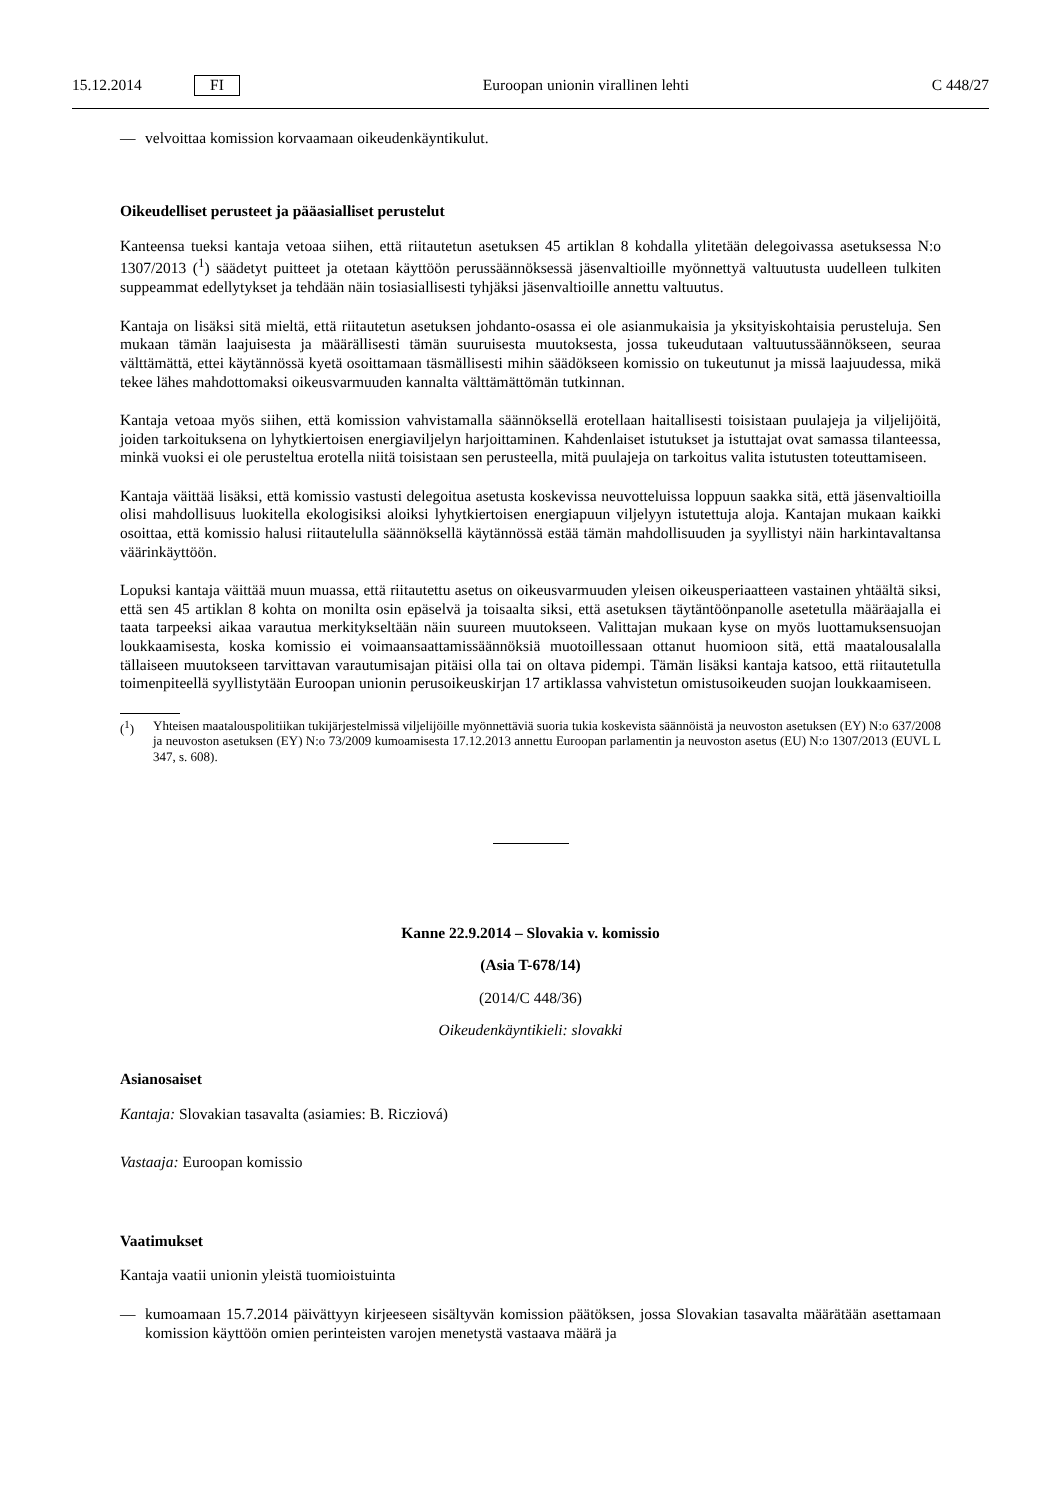15.12.2014 FI Euroopan unionin virallinen lehti C 448/27
— velvoittaa komission korvaamaan oikeudenkäyntikulut.
Oikeudelliset perusteet ja pääasialliset perustelut
Kanteensa tueksi kantaja vetoaa siihen, että riitautetun asetuksen 45 artiklan 8 kohdalla ylitetään delegoivassa asetuksessa N:o 1307/2013 (<sup>1</sup>) säädetyt puitteet ja otetaan käyttöön perussäännöksessä jäsenvaltioille myönnettyä valtuutusta uudelleen tulkiten suppeammat edellytykset ja tehdään näin tosiasiallisesti tyhjäksi jäsenvaltioille annettu valtuutus.
Kantaja on lisäksi sitä mieltä, että riitautetun asetuksen johdanto-osassa ei ole asianmukaisia ja yksityiskohtaisia perusteluja. Sen mukaan tämän laajuisesta ja määrällisesti tämän suuruisesta muutoksesta, jossa tukeudutaan valtuutussäännökseen, seuraa välttämättä, ettei käytännössä kyetä osoittamaan täsmällisesti mihin säädökseen komissio on tukeutunut ja missä laajuudessa, mikä tekee lähes mahdottomaksi oikeusvarmuuden kannalta välttämättömän tutkinnan.
Kantaja vetoaa myös siihen, että komission vahvistamalla säännöksellä erotellaan haitallisesti toisistaan puulajeja ja viljelijöitä, joiden tarkoituksena on lyhytkiertoisen energiaviljelyn harjoittaminen. Kahdenlaiset istutukset ja istuttajat ovat samassa tilanteessa, minkä vuoksi ei ole perusteltua erotella niitä toisistaan sen perusteella, mitä puulajeja on tarkoitus valita istutusten toteuttamiseen.
Kantaja väittää lisäksi, että komissio vastusti delegoitua asetusta koskevissa neuvotteluissa loppuun saakka sitä, että jäsenvaltioilla olisi mahdollisuus luokitella ekologisiksi aloiksi lyhytkiertoisen energiapuun viljelyyn istutettuja aloja. Kantajan mukaan kaikki osoittaa, että komissio halusi riitautelulla säännöksellä käytännössä estää tämän mahdollisuuden ja syyllistyi näin harkintavaltansa väärinkäyttöön.
Lopuksi kantaja väittää muun muassa, että riitautettu asetus on oikeusvarmuuden yleisen oikeusperiaatteen vastainen yhtäältä siksi, että sen 45 artiklan 8 kohta on monilta osin epäselvä ja toisaalta siksi, että asetuksen täytäntöönpanolle asetetulla määräajalla ei taata tarpeeksi aikaa varautua merkitykseltään näin suureen muutokseen. Valittajan mukaan kyse on myös luottamuksensuojan loukkaamisesta, koska komissio ei voimaansaattamissäännöksiä muotoillessaan ottanut huomioon sitä, että maatalousalalla tällaiseen muutokseen tarvittavan varautumisajan pitäisi olla tai on oltava pidempi. Tämän lisäksi kantaja katsoo, että riitautetulla toimenpiteellä syyllistytään Euroopan unionin perusoikeuskirjan 17 artiklassa vahvistetun omistusoikeuden suojan loukkaamiseen.
(<sup>1</sup>) Yhteisen maatalouspolitiikan tukijärjestelmissä viljelijöille myönnettäviä suoria tukia koskevista säännöistä ja neuvoston asetuksen (EY) N:o 637/2008 ja neuvoston asetuksen (EY) N:o 73/2009 kumoamisesta 17.12.2013 annettu Euroopan parlamentin ja neuvoston asetus (EU) N:o 1307/2013 (EUVL L 347, s. 608).
Kanne 22.9.2014 – Slovakia v. komissio
(Asia T-678/14)
(2014/C 448/36)
Oikeudenkäyntikieli: slovakki
Asianosaiset
Kantaja: Slovakian tasavalta (asiamies: B. Ricziová)
Vastaaja: Euroopan komissio
Vaatimukset
Kantaja vaatii unionin yleistä tuomioistuinta
— kumoamaan 15.7.2014 päivättyyn kirjeeseen sisältyvän komission päätöksen, jossa Slovakian tasavalta määrätään asettamaan komission käyttöön omien perinteisten varojen menetystä vastaava määrä ja